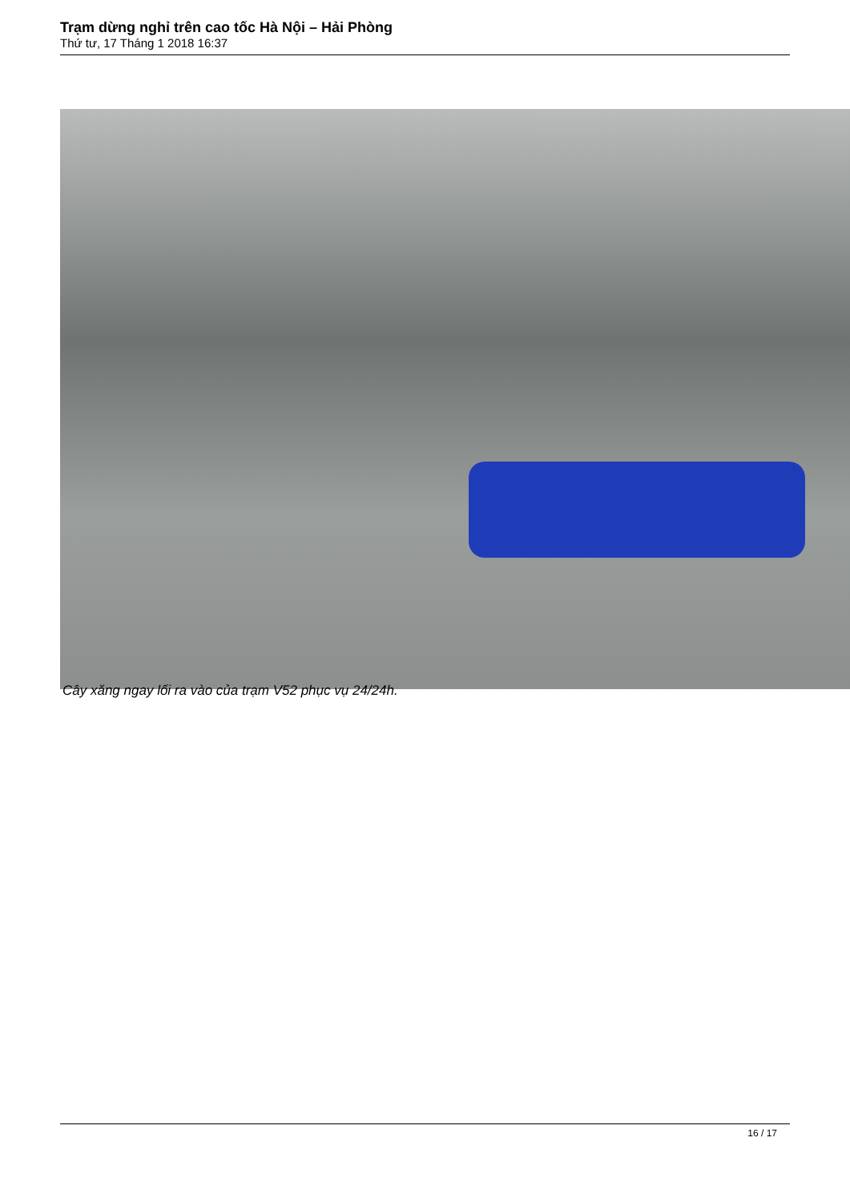Trạm dừng nghỉ trên cao tốc Hà Nội – Hải Phòng
Thứ tư, 17 Tháng 1 2018 16:37
Cây xăng ngay lối ra vào của trạm V52 phục vụ 24/24h.
16 / 17